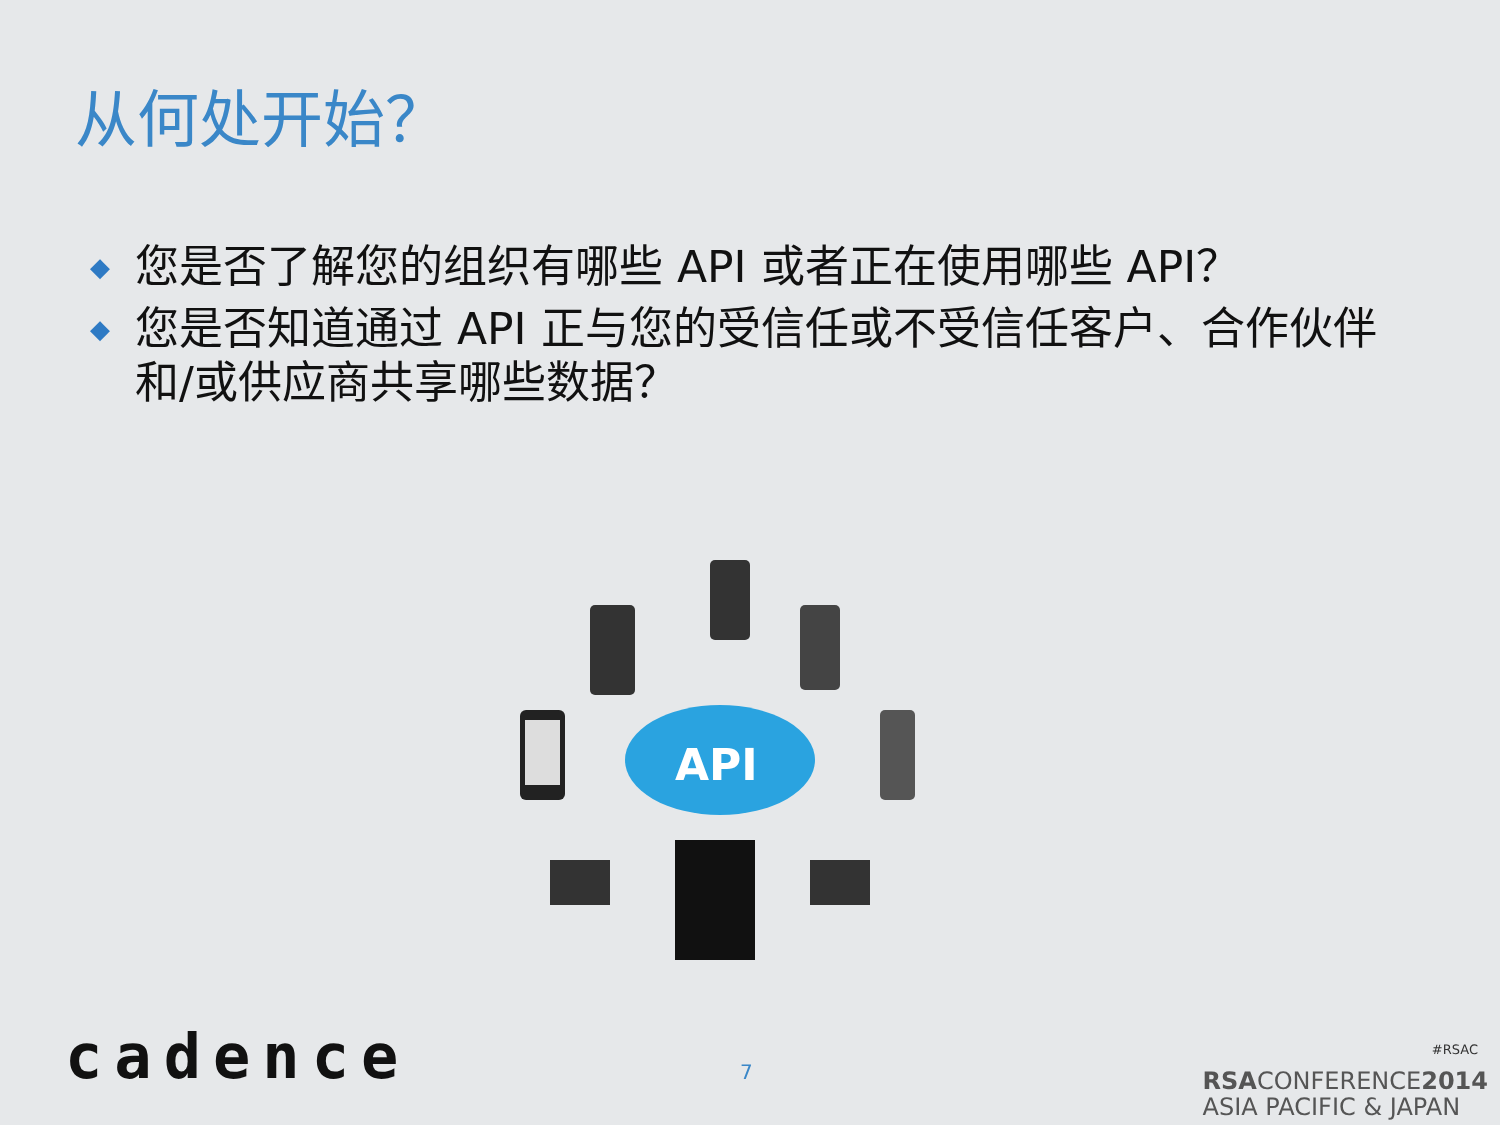从何处开始？
◆ 您是否了解您的组织有哪些 API 或者正在使用哪些 API？
◆ 您是否知道通过 API 正与您的受信任或不受信任客户、合作伙伴和/或供应商共享哪些数据？
API
cadence 7
#RSAC
RSACONFERENCE2014
ASIA PACIFIC & JAPAN